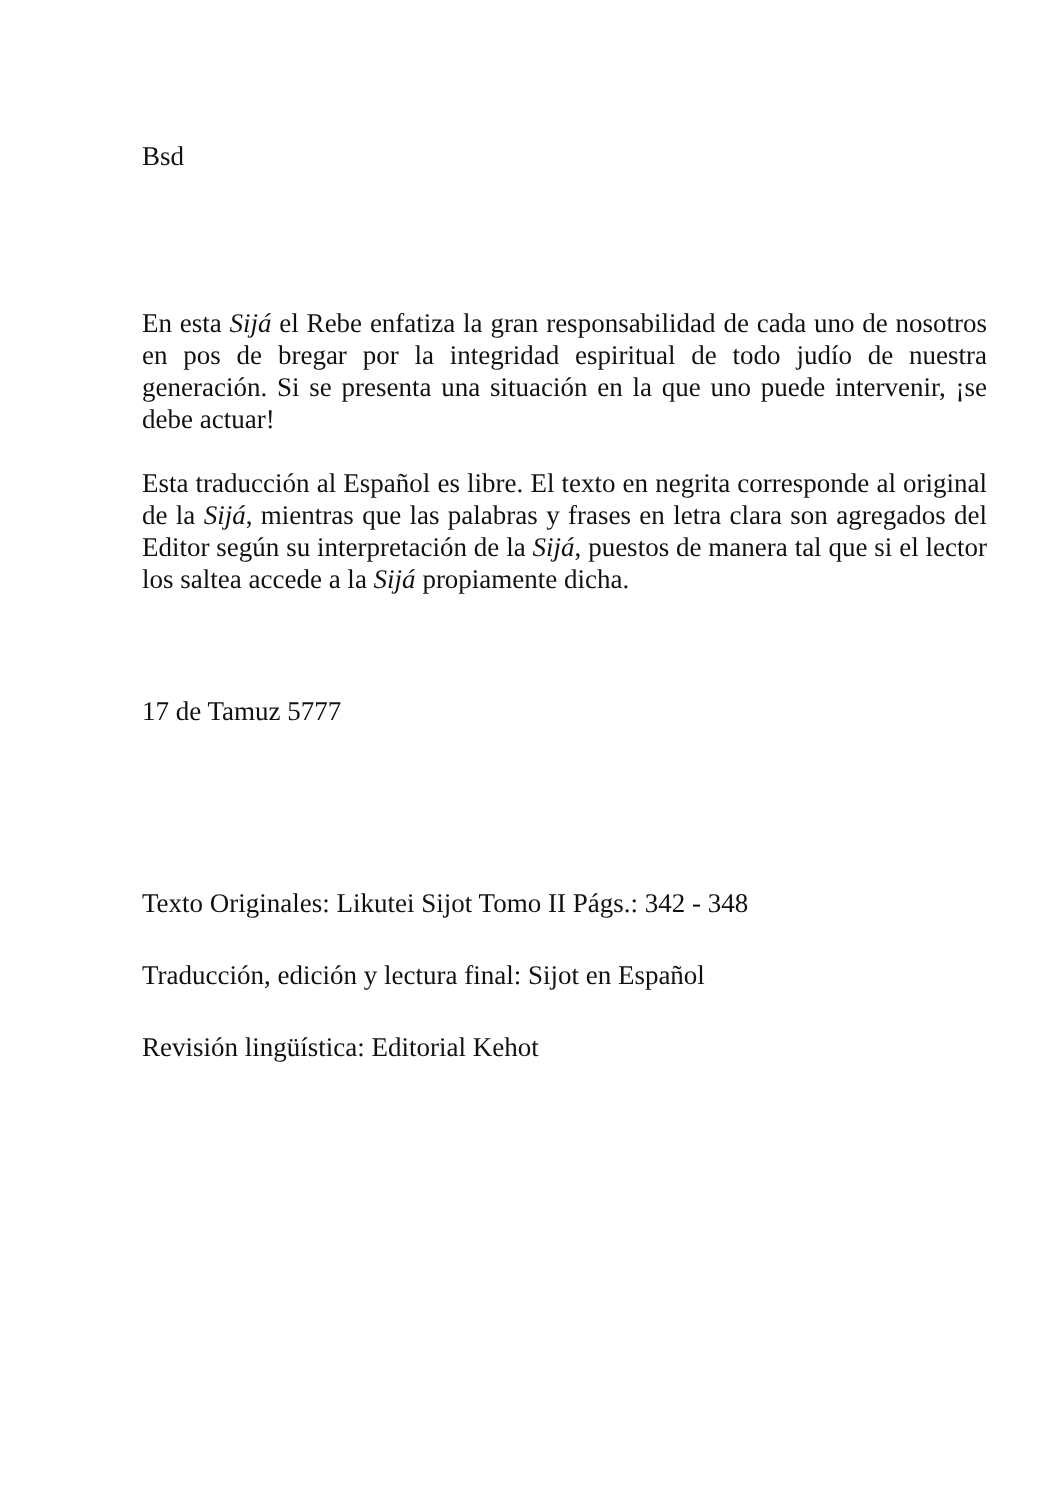Bsd
En esta Sijá el Rebe enfatiza la gran responsabilidad de cada uno de nosotros en pos de bregar por la integridad espiritual de todo judío de nuestra generación. Si se presenta una situación en la que uno puede intervenir, ¡se debe actuar!
Esta traducción al Español es libre. El texto en negrita corresponde al original de la Sijá, mientras que las palabras y frases en letra clara son agregados del Editor según su interpretación de la Sijá, puestos de manera tal que si el lector los saltea accede a la Sijá propiamente dicha.
17 de Tamuz 5777
Texto Originales: Likutei Sijot Tomo II Págs.: 342 - 348
Traducción, edición y lectura final: Sijot en Español
Revisión lingüística: Editorial Kehot